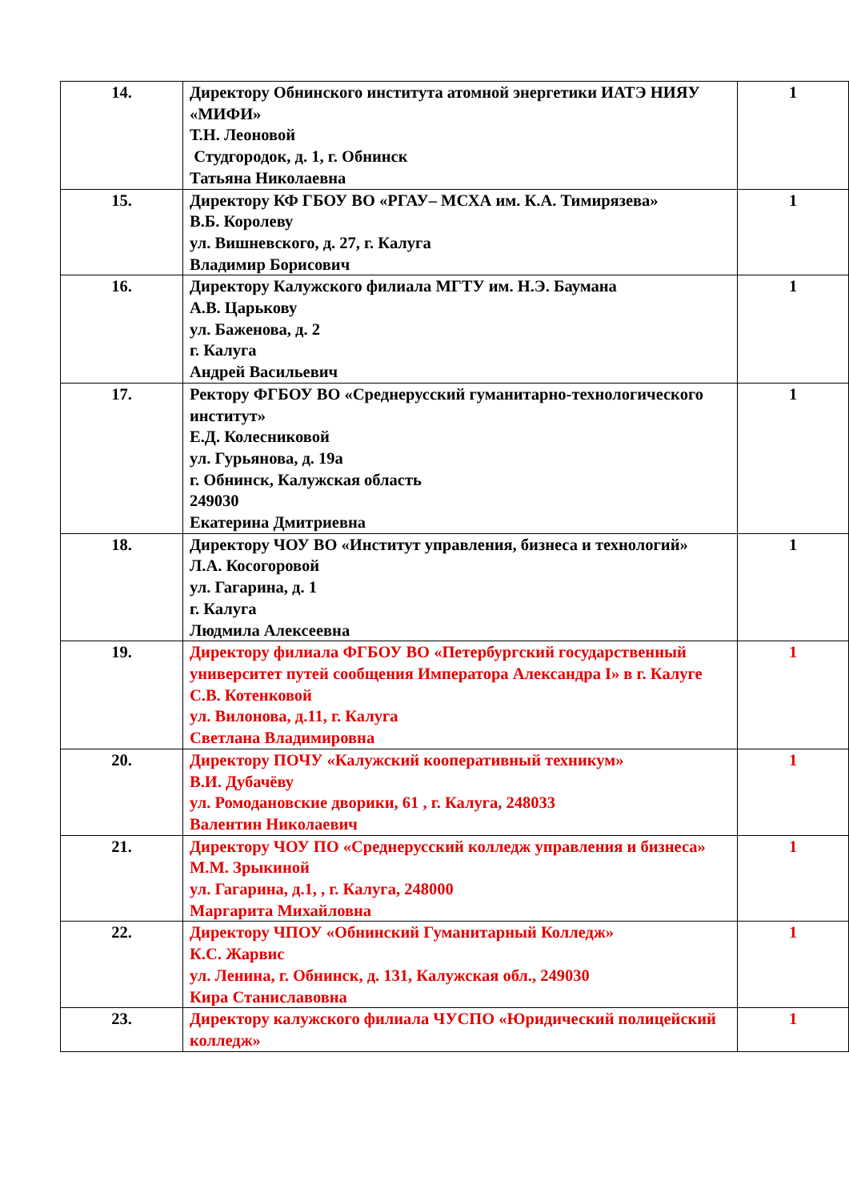| 14. | Директору Обнинского института атомной энергетики ИАТЭ НИЯУ «МИФИ» Т.Н. Леоновой Студгородок, д. 1, г. Обнинск Татьяна Николаевна | 1 |
| 15. | Директору КФ ГБОУ ВО «РГАУ– МСХА им. К.А. Тимирязева» В.Б. Королеву ул. Вишневского, д. 27, г. Калуга Владимир Борисович | 1 |
| 16. | Директору Калужского филиала МГТУ им. Н.Э. Баумана А.В. Царькову ул. Баженова, д. 2 г. Калуга Андрей Васильевич | 1 |
| 17. | Ректору ФГБОУ ВО «Среднерусский гуманитарно-технологического институт» Е.Д. Колесниковой ул. Гурьянова, д. 19а г. Обнинск, Калужская область 249030 Екатерина Дмитриевна | 1 |
| 18. | Директору ЧОУ ВО «Институт управления, бизнеса и технологий» Л.А. Косогоровой ул. Гагарина, д. 1 г. Калуга Людмила Алексеевна | 1 |
| 19. | Директору филиала ФГБОУ ВО «Петербургский государственный университет путей сообщения Императора Александра I» в г. Калуге С.В. Котенковой ул. Вилонова, д.11, г. Калуга Светлана Владимировна | 1 |
| 20. | Директору ПОЧУ «Калужский кооперативный техникум» В.И. Дубачёву ул. Ромодановские дворики, 61 , г. Калуга, 248033 Валентин Николаевич | 1 |
| 21. | Директору ЧОУ ПО «Среднерусский колледж управления и бизнеса» М.М. Зрыкиной ул. Гагарина, д.1, , г. Калуга, 248000 Маргарита Михайловна | 1 |
| 22. | Директору ЧПОУ «Обнинский Гуманитарный Колледж» К.С. Жарвис ул. Ленина, г. Обнинск, д. 131, Калужская обл., 249030 Кира Станиславовна | 1 |
| 23. | Директору калужского филиала ЧУСПО «Юридический полицейский колледж» | 1 |